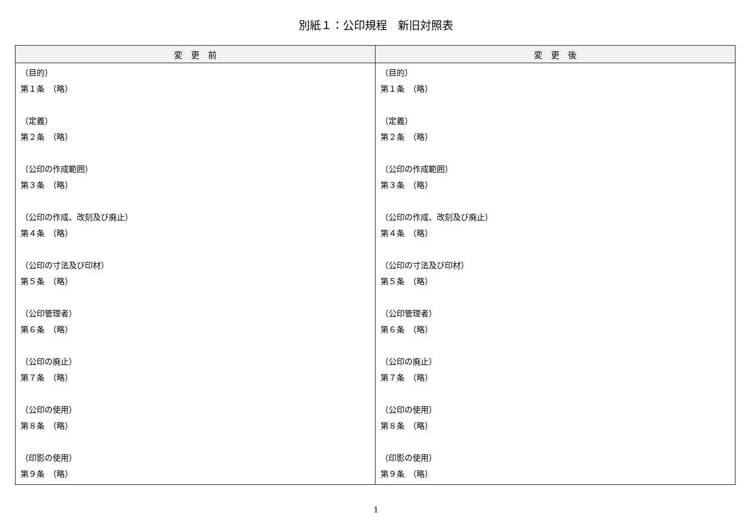別紙１：公印規程　新旧対照表
| 変 更 前 | 変 更 後 |
| --- | --- |
| （目的） 第１条 （略） （定義） 第２条 （略） （公印の作成範囲） 第３条 （略） （公印の作成、改刻及び廃止） 第４条 （略） （公印の寸法及び印材） 第５条 （略） （公印管理者） 第６条 （略） （公印の廃止） 第７条 （略） （公印の使用） 第８条 （略） （印影の使用） 第９条 （略） | （目的） 第１条 （略） （定義） 第２条 （略） （公印の作成範囲） 第３条 （略） （公印の作成、改刻及び廃止） 第４条 （略） （公印の寸法及び印材） 第５条 （略） （公印管理者） 第６条 （略） （公印の廃止） 第７条 （略） （公印の使用） 第８条 （略） （印影の使用） 第９条 （略） |
1